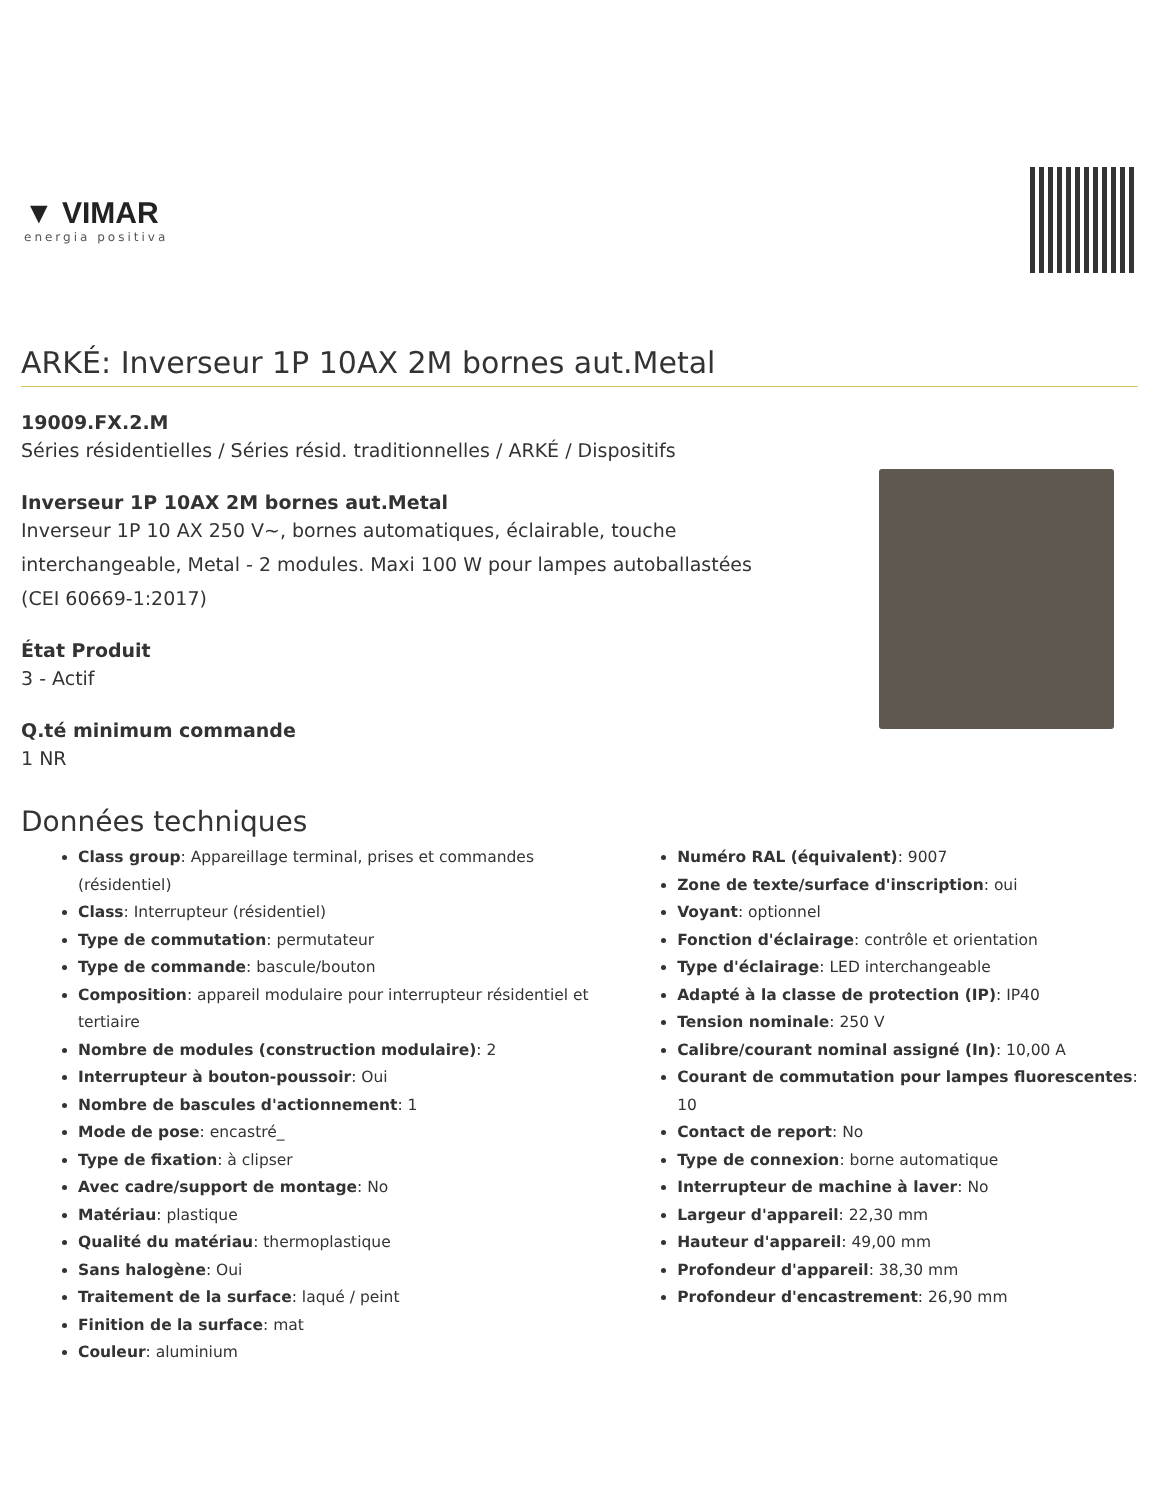▼ VIMAR
energia positiva
ARKÉ: Inverseur 1P 10AX 2M bornes aut.Metal
19009.FX.2.M
Séries résidentielles / Séries résid. traditionnelles / ARKÉ / Dispositifs
Inverseur 1P 10AX 2M bornes aut.Metal
Inverseur 1P 10 AX 250 V~, bornes automatiques, éclairable, touche
interchangeable, Metal - 2 modules. Maxi 100 W pour lampes autoballastées
(CEI 60669-1:2017)
État Produit
3 - Actif
Q.té minimum commande
1 NR
Données techniques
Class group: Appareillage terminal, prises et commandes (résidentiel)
Class: Interrupteur (résidentiel)
Type de commutation: permutateur
Type de commande: bascule/bouton
Composition: appareil modulaire pour interrupteur résidentiel et tertiaire
Nombre de modules (construction modulaire): 2
Interrupteur à bouton-poussoir: Oui
Nombre de bascules d'actionnement: 1
Mode de pose: encastré_
Type de fixation: à clipser
Avec cadre/support de montage: No
Matériau: plastique
Qualité du matériau: thermoplastique
Sans halogène: Oui
Traitement de la surface: laqué / peint
Finition de la surface: mat
Couleur: aluminium
Numéro RAL (équivalent): 9007
Zone de texte/surface d'inscription: oui
Voyant: optionnel
Fonction d'éclairage: contrôle et orientation
Type d'éclairage: LED interchangeable
Adapté à la classe de protection (IP): IP40
Tension nominale: 250 V
Calibre/courant nominal assigné (In): 10,00 A
Courant de commutation pour lampes fluorescentes: 10
Contact de report: No
Type de connexion: borne automatique
Interrupteur de machine à laver: No
Largeur d'appareil: 22,30 mm
Hauteur d'appareil: 49,00 mm
Profondeur d'appareil: 38,30 mm
Profondeur d'encastrement: 26,90 mm